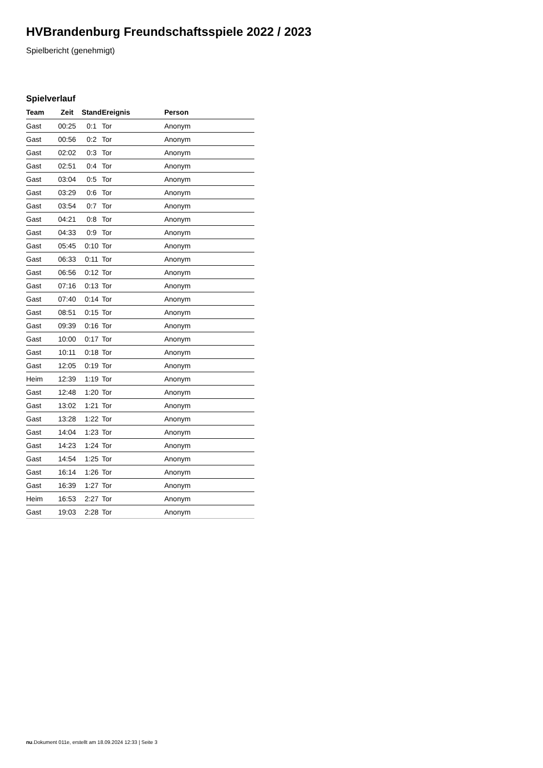HVBrandenburg Freundschaftsspiele 2022 / 2023
Spielbericht (genehmigt)
Spielverlauf
| Team | Zeit | Stand | Ereignis | Person |
| --- | --- | --- | --- | --- |
| Gast | 00:25 | 0:1 | Tor | Anonym |
| Gast | 00:56 | 0:2 | Tor | Anonym |
| Gast | 02:02 | 0:3 | Tor | Anonym |
| Gast | 02:51 | 0:4 | Tor | Anonym |
| Gast | 03:04 | 0:5 | Tor | Anonym |
| Gast | 03:29 | 0:6 | Tor | Anonym |
| Gast | 03:54 | 0:7 | Tor | Anonym |
| Gast | 04:21 | 0:8 | Tor | Anonym |
| Gast | 04:33 | 0:9 | Tor | Anonym |
| Gast | 05:45 | 0:10 | Tor | Anonym |
| Gast | 06:33 | 0:11 | Tor | Anonym |
| Gast | 06:56 | 0:12 | Tor | Anonym |
| Gast | 07:16 | 0:13 | Tor | Anonym |
| Gast | 07:40 | 0:14 | Tor | Anonym |
| Gast | 08:51 | 0:15 | Tor | Anonym |
| Gast | 09:39 | 0:16 | Tor | Anonym |
| Gast | 10:00 | 0:17 | Tor | Anonym |
| Gast | 10:11 | 0:18 | Tor | Anonym |
| Gast | 12:05 | 0:19 | Tor | Anonym |
| Heim | 12:39 | 1:19 | Tor | Anonym |
| Gast | 12:48 | 1:20 | Tor | Anonym |
| Gast | 13:02 | 1:21 | Tor | Anonym |
| Gast | 13:28 | 1:22 | Tor | Anonym |
| Gast | 14:04 | 1:23 | Tor | Anonym |
| Gast | 14:23 | 1:24 | Tor | Anonym |
| Gast | 14:54 | 1:25 | Tor | Anonym |
| Gast | 16:14 | 1:26 | Tor | Anonym |
| Gast | 16:39 | 1:27 | Tor | Anonym |
| Heim | 16:53 | 2:27 | Tor | Anonym |
| Gast | 19:03 | 2:28 | Tor | Anonym |
nu.Dokument 011e, erstellt am 18.09.2024 12:33 | Seite 3